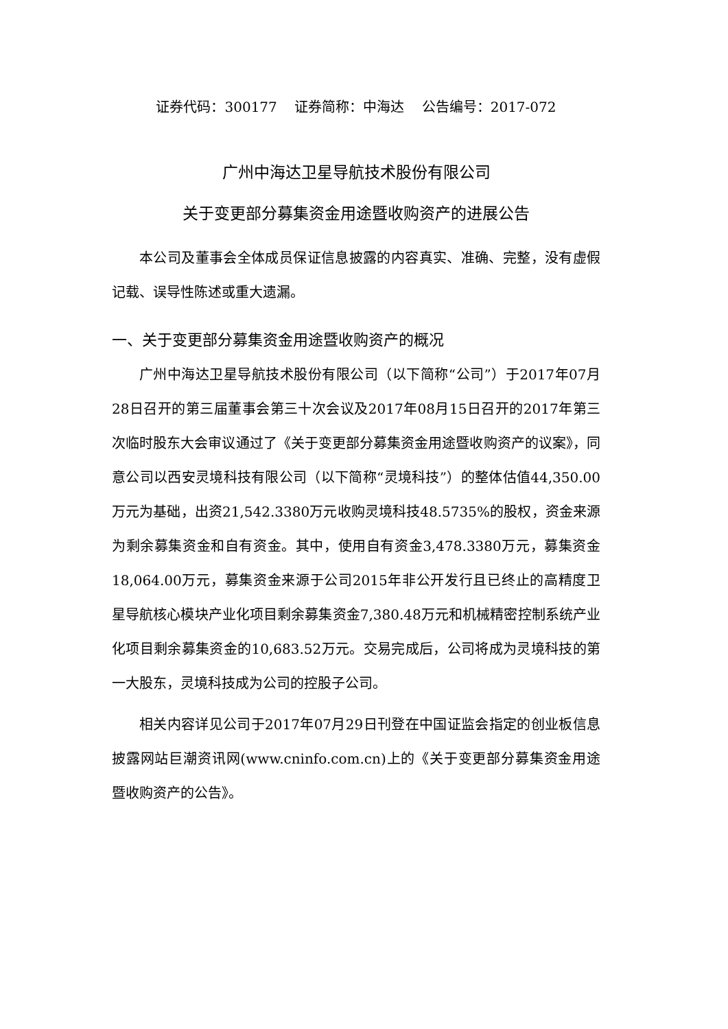证券代码：300177 证券简称：中海达 公告编号：2017-072
广州中海达卫星导航技术股份有限公司
关于变更部分募集资金用途暨收购资产的进展公告
本公司及董事会全体成员保证信息披露的内容真实、准确、完整，没有虚假记载、误导性陈述或重大遗漏。
一、关于变更部分募集资金用途暨收购资产的概况
广州中海达卫星导航技术股份有限公司（以下简称“公司”）于2017年07月28日召开的第三届董事会第三十次会议及2017年08月15日召开的2017年第三次临时股东大会审议通过了《关于变更部分募集资金用途暨收购资产的议案》，同意公司以西安灵境科技有限公司（以下简称“灵境科技”）的整体估值44,350.00万元为基础，出资21,542.3380万元收购灵境科技48.5735%的股权，资金来源为剩余募集资金和自有资金。其中，使用自有资金3,478.3380万元，募集资金18,064.00万元，募集资金来源于公司2015年非公开发行且已终止的高精度卫星导航核心模块产业化项目剩余募集资金7,380.48万元和机械精密控制系统产业化项目剩余募集资金的10,683.52万元。交易完成后，公司将成为灵境科技的第一大股东，灵境科技成为公司的控股子公司。
相关内容详见公司于2017年07月29日刊登在中国证监会指定的创业板信息披露网站巨潮资讯网(www.cninfo.com.cn)上的《关于变更部分募集资金用途暨收购资产的公告》。